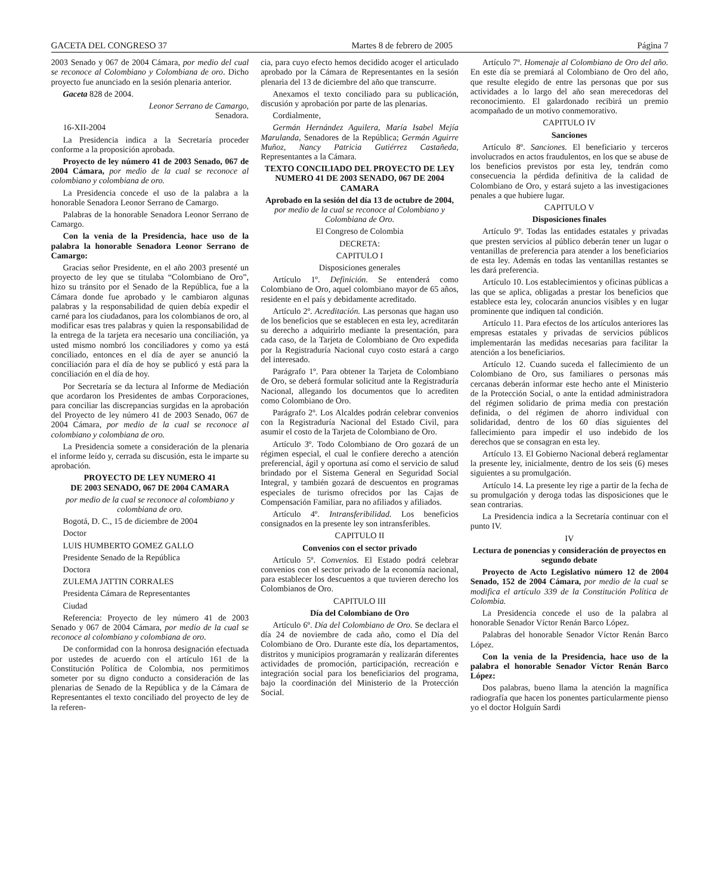GACETA DEL CONGRESO 37 Martes 8 de febrero de 2005 Página 7
2003 Senado y 067 de 2004 Cámara, por medio del cual se reconoce al Colombiano y Colombiana de oro. Dicho proyecto fue anunciado en la sesión plenaria anterior.
Gaceta 828 de 2004.
Leonor Serrano de Camargo,
Senadora.
16-XII-2004
La Presidencia indica a la Secretaría proceder conforme a la proposición aprobada.
Proyecto de ley número 41 de 2003 Senado, 067 de 2004 Cámara, por medio de la cual se reconoce al colombiano y colombiana de oro.
La Presidencia concede el uso de la palabra a la honorable Senadora Leonor Serrano de Camargo.
Palabras de la honorable Senadora Leonor Serrano de Camargo.
Con la venia de la Presidencia, hace uso de la palabra la honorable Senadora Leonor Serrano de Camargo:
Gracias señor Presidente, en el año 2003 presenté un proyecto de ley que se titulaba “Colombiano de Oro”, hizo su tránsito por el Senado de la República, fue a la Cámara donde fue aprobado y le cambiaron algunas palabras y la responsabilidad de quien debía expedir el carné para los ciudadanos, para los colombianos de oro, al modificar esas tres palabras y quien la responsabilidad de la entrega de la tarjeta era necesario una conciliación, ya usted mismo nombró los conciliadores y como ya está conciliado, entonces en el día de ayer se anunció la conciliación para el día de hoy se publicó y está para la conciliación en el día de hoy.
Por Secretaría se da lectura al Informe de Mediación que acordaron los Presidentes de ambas Corporaciones, para conciliar las discrepancias surgidas en la aprobación del Proyecto de ley número 41 de 2003 Senado, 067 de 2004 Cámara, por medio de la cual se reconoce al colombiano y colombiana de oro.
La Presidencia somete a consideración de la plenaria el informe leído y, cerrada su discusión, esta le imparte su aprobación.
PROYECTO DE LEY NUMERO 41
DE 2003 SENADO, 067 DE 2004 CAMARA
por medio de la cual se reconoce al colombiano y colombiana de oro.
Bogotá, D. C., 15 de diciembre de 2004
Doctor
LUIS HUMBERTO GOMEZ GALLO
Presidente Senado de la República
Doctora
ZULEMA JATTIN CORRALES
Presidenta Cámara de Representantes
Ciudad
Referencia: Proyecto de ley número 41 de 2003 Senado y 067 de 2004 Cámara, por medio de la cual se reconoce al colombiano y colombiana de oro.
De conformidad con la honrosa designación efectuada por ustedes de acuerdo con el artículo 161 de la Constitución Política de Colombia, nos permitimos someter por su digno conducto a consideración de las plenarias de Senado de la República y de la Cámara de Representantes el texto conciliado del proyecto de ley de la referen-
cia, para cuyo efecto hemos decidido acoger el articulado aprobado por la Cámara de Representantes en la sesión plenaria del 13 de diciembre del año que transcurre.
Anexamos el texto conciliado para su publicación, discusión y aprobación por parte de las plenarias.
Cordialmente,
Germán Hernández Aguilera, María Isabel Mejía Marulanda, Senadores de la República; Germán Aguirre Muñoz, Nancy Patricia Gutiérrez Castañeda, Representantes a la Cámara.
TEXTO CONCILIADO DEL PROYECTO DE LEY NUMERO 41 DE 2003 SENADO, 067 DE 2004 CAMARA
Aprobado en la sesión del día 13 de octubre de 2004, por medio de la cual se reconoce al Colombiano y Colombiana de Oro.
El Congreso de Colombia
DECRETA:
CAPITULO I
Disposiciones generales
Artículo 1º. Definición. Se entenderá como Colombiano de Oro, aquel colombiano mayor de 65 años, residente en el país y debidamente acreditado.
Artículo 2º. Acreditación. Las personas que hagan uso de los beneficios que se establecen en esta ley, acreditarán su derecho a adquirirlo mediante la presentación, para cada caso, de la Tarjeta de Colombiano de Oro expedida por la Registraduría Nacional cuyo costo estará a cargo del interesado.
Parágrafo 1º. Para obtener la Tarjeta de Colombiano de Oro, se deberá formular solicitud ante la Registraduría Nacional, allegando los documentos que lo acrediten como Colombiano de Oro.
Parágrafo 2º. Los Alcaldes podrán celebrar convenios con la Registraduría Nacional del Estado Civil, para asumir el costo de la Tarjeta de Colombiano de Oro.
Artículo 3º. Todo Colombiano de Oro gozará de un régimen especial, el cual le confiere derecho a atención preferencial, ágil y oportuna así como el servicio de salud brindado por el Sistema General en Seguridad Social Integral, y también gozará de descuentos en programas especiales de turismo ofrecidos por las Cajas de Compensación Familiar, para no afiliados y afiliados.
Artículo 4º. Intransferibilidad. Los beneficios consignados en la presente ley son intransferibles.
CAPITULO II
Convenios con el sector privado
Artículo 5º. Convenios. El Estado podrá celebrar convenios con el sector privado de la economía nacional, para establecer los descuentos a que tuvieren derecho los Colombianos de Oro.
CAPITULO III
Día del Colombiano de Oro
Artículo 6º. Día del Colombiano de Oro. Se declara el día 24 de noviembre de cada año, como el Día del Colombiano de Oro. Durante este día, los departamentos, distritos y municipios programarán y realizarán diferentes actividades de promoción, participación, recreación e integración social para los beneficiarios del programa, bajo la coordinación del Ministerio de la Protección Social.
Artículo 7º. Homenaje al Colombiano de Oro del año. En este día se premiará al Colombiano de Oro del año, que resulte elegido de entre las personas que por sus actividades a lo largo del año sean merecedoras del reconocimiento. El galardonado recibirá un premio acompañado de un motivo conmemorativo.
CAPITULO IV
Sanciones
Artículo 8º. Sanciones. El beneficiario y terceros involucrados en actos fraudulentos, en los que se abuse de los beneficios previstos por esta ley, tendrán como consecuencia la pérdida definitiva de la calidad de Colombiano de Oro, y estará sujeto a las investigaciones penales a que hubiere lugar.
CAPITULO V
Disposiciones finales
Artículo 9º. Todas las entidades estatales y privadas que presten servicios al público deberán tener un lugar o ventanillas de preferencia para atender a los beneficiarios de esta ley. Además en todas las ventanillas restantes se les dará preferencia.
Artículo 10. Los establecimientos y oficinas públicas a las que se aplica, obligadas a prestar los beneficios que establece esta ley, colocarán anuncios visibles y en lugar prominente que indiquen tal condición.
Artículo 11. Para efectos de los artículos anteriores las empresas estatales y privadas de servicios públicos implementarán las medidas necesarias para facilitar la atención a los beneficiarios.
Artículo 12. Cuando suceda el fallecimiento de un Colombiano de Oro, sus familiares o personas más cercanas deberán informar este hecho ante el Ministerio de la Protección Social, o ante la entidad administradora del régimen solidario de prima media con prestación definida, o del régimen de ahorro individual con solidaridad, dentro de los 60 días siguientes del fallecimiento para impedir el uso indebido de los derechos que se consagran en esta ley.
Artículo 13. El Gobierno Nacional deberá reglamentar la presente ley, inicialmente, dentro de los seis (6) meses siguientes a su promulgación.
Artículo 14. La presente ley rige a partir de la fecha de su promulgación y deroga todas las disposiciones que le sean contrarias.
La Presidencia indica a la Secretaría continuar con el punto IV.
IV
Lectura de ponencias y consideración de proyectos en segundo debate
Proyecto de Acto Legislativo número 12 de 2004 Senado, 152 de 2004 Cámara, por medio de la cual se modifica el artículo 339 de la Constitución Política de Colombia.
La Presidencia concede el uso de la palabra al honorable Senador Víctor Renán Barco López.
Palabras del honorable Senador Víctor Renán Barco López.
Con la venia de la Presidencia, hace uso de la palabra el honorable Senador Víctor Renán Barco López:
Dos palabras, bueno llama la atención la magnífica radiografía que hacen los ponentes particularmente pienso yo el doctor Holguín Sardi